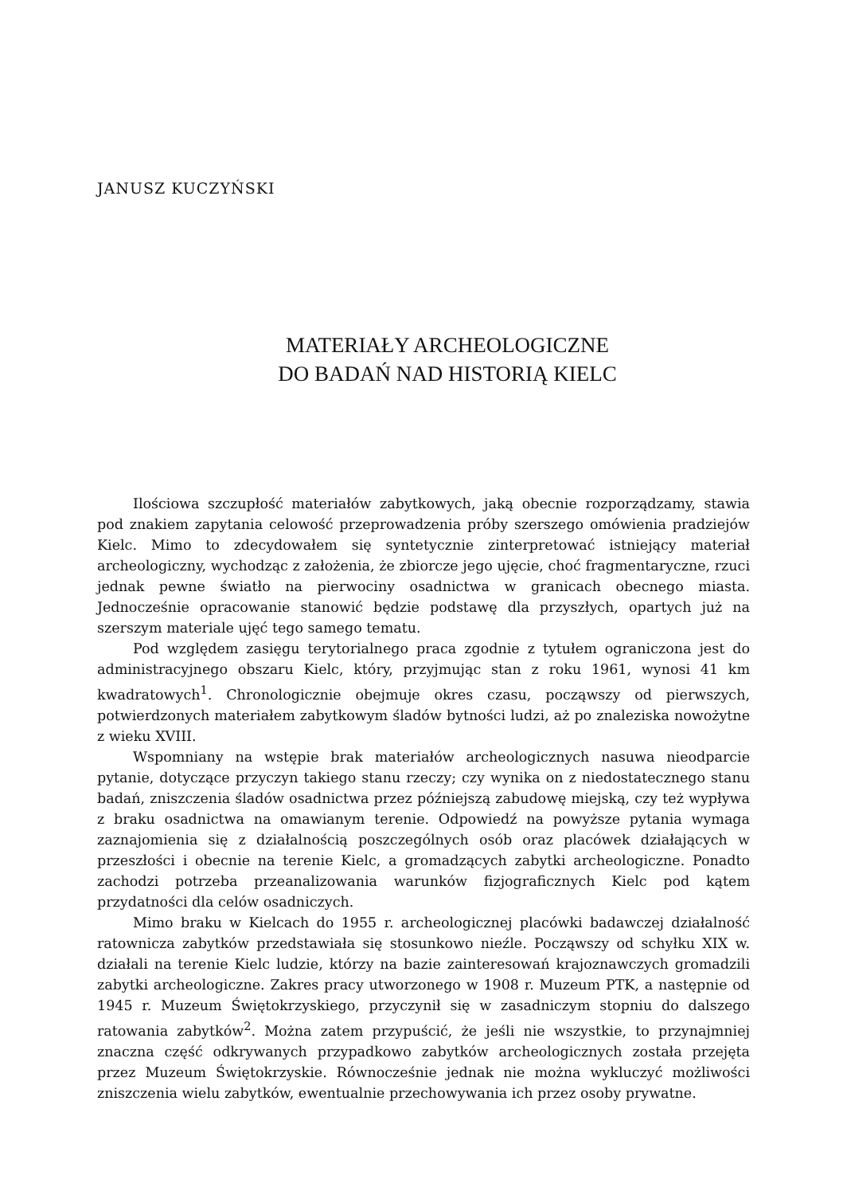JANUSZ KUCZYŃSKI
MATERIAŁY ARCHEOLOGICZNE
DO BADAŃ NAD HISTORIĄ KIELC
Ilościowa szczupłość materiałów zabytkowych, jaką obecnie rozporządzamy, stawia pod znakiem zapytania celowość przeprowadzenia próby szerszego omówienia pradziejów Kielc. Mimo to zdecydowałem się syntetycznie zinterpretować istniejący materiał archeologiczny, wychodząc z założenia, że zbiorcze jego ujęcie, choć fragmentaryczne, rzuci jednak pewne światło na pierwociny osadnictwa w granicach obecnego miasta. Jednocześnie opracowanie stanowić będzie podstawę dla przyszłych, opartych już na szerszym materiale ujęć tego samego tematu.
Pod względem zasięgu terytorialnego praca zgodnie z tytułem ograniczona jest do administracyjnego obszaru Kielc, który, przyjmując stan z roku 1961, wynosi 41 km kwadratowych<sup>1</sup>. Chronologicznie obejmuje okres czasu, począwszy od pierwszych, potwierdzonych materiałem zabytkowym śladów bytności ludzi, aż po znaleziska nowożytne z wieku XVIII.
Wspomniany na wstępie brak materiałów archeologicznych nasuwa nieodparcie pytanie, dotyczące przyczyn takiego stanu rzeczy; czy wynika on z niedostatecznego stanu badań, zniszczenia śladów osadnictwa przez późniejszą zabudowę miejską, czy też wypływa z braku osadnictwa na omawianym terenie. Odpowiedź na powyższe pytania wymaga zaznajomienia się z działalnością poszczególnych osób oraz placówek działających w przeszłości i obecnie na terenie Kielc, a gromadzących zabytki archeologiczne. Ponadto zachodzi potrzeba przeanalizowania warunków fizjograficznych Kielc pod kątem przydatności dla celów osadniczych.
Mimo braku w Kielcach do 1955 r. archeologicznej placówki badawczej działalność ratownicza zabytków przedstawiała się stosunkowo nieźle. Począwszy od schyłku XIX w. działali na terenie Kielc ludzie, którzy na bazie zainteresowań krajoznawczych gromadzili zabytki archeologiczne. Zakres pracy utworzonego w 1908 r. Muzeum PTK, a następnie od 1945 r. Muzeum Świętokrzyskiego, przyczynił się w zasadniczym stopniu do dalszego ratowania zabytków<sup>2</sup>. Można zatem przypuścić, że jeśli nie wszystkie, to przynajmniej znaczna część odkrywanych przypadkowo zabytków archeologicznych została przejęta przez Muzeum Świętokrzyskie. Równocześnie jednak nie można wykluczyć możliwości zniszczenia wielu zabytków, ewentualnie przechowywania ich przez osoby prywatne.